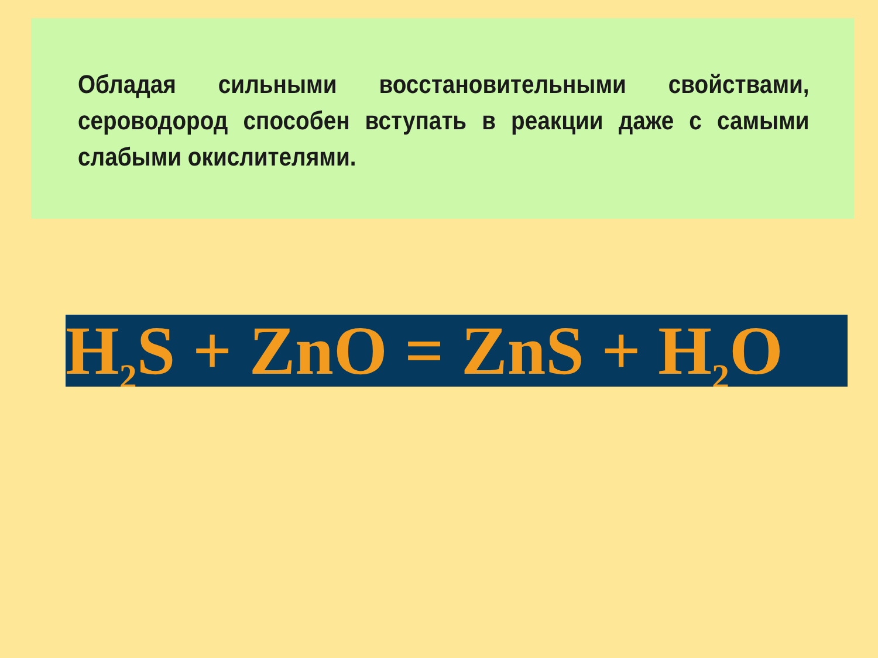Обладая сильными восстановительными свойствами, сероводород способен вступать в реакции даже с самыми слабыми окислителями.
H<sub>2</sub>S + ZnO = ZnS + H<sub>2</sub>O